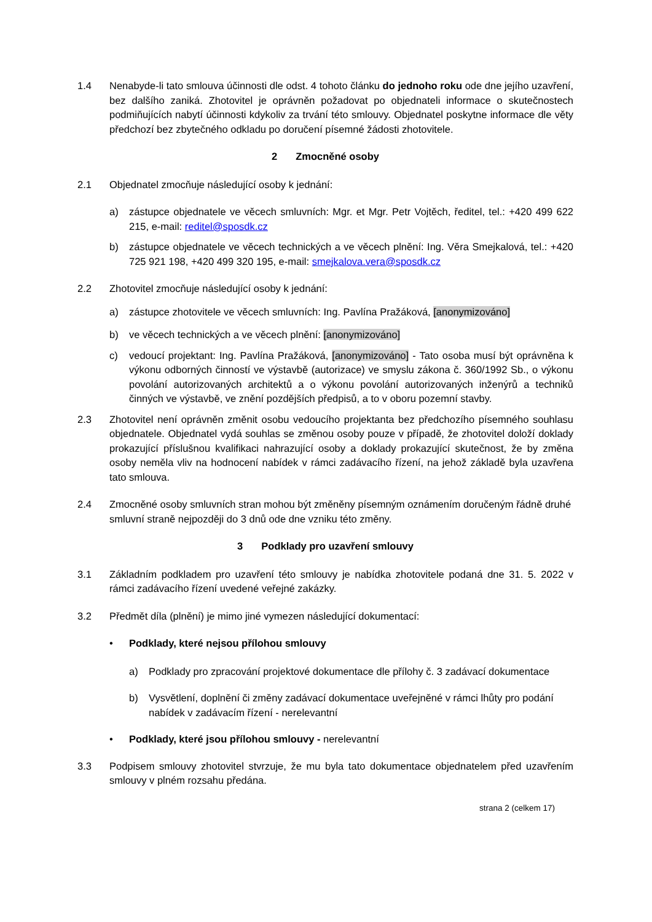1.4 Nenabyde-li tato smlouva účinnosti dle odst. 4 tohoto článku do jednoho roku ode dne jejího uzavření, bez dalšího zaniká. Zhotovitel je oprávněn požadovat po objednateli informace o skutečnostech podmiňujících nabytí účinnosti kdykoliv za trvání této smlouvy. Objednatel poskytne informace dle věty předchozí bez zbytečného odkladu po doručení písemné žádosti zhotovitele.
2 Zmocněné osoby
2.1 Objednatel zmocňuje následující osoby k jednání:
a) zástupce objednatele ve věcech smluvních: Mgr. et Mgr. Petr Vojtěch, ředitel, tel.: +420 499 622 215, e-mail: reditel@sposdk.cz
b) zástupce objednatele ve věcech technických a ve věcech plnění: Ing. Věra Smejkalová, tel.: +420 725 921 198, +420 499 320 195, e-mail: smejkalova.vera@sposdk.cz
2.2 Zhotovitel zmocňuje následující osoby k jednání:
a) zástupce zhotovitele ve věcech smluvních: Ing. Pavlína Pražáková, [anonymizováno]
b) ve věcech technických a ve věcech plnění: [anonymizováno]
c) vedoucí projektant: Ing. Pavlína Pražáková, [anonymizováno] - Tato osoba musí být oprávněna k výkonu odborných činností ve výstavbě (autorizace) ve smyslu zákona č. 360/1992 Sb., o výkonu povolání autorizovaných architektů a o výkonu povolání autorizovaných inženýrů a techniků činných ve výstavbě, ve znění pozdějších předpisů, a to v oboru pozemní stavby.
2.3 Zhotovitel není oprávněn změnit osobu vedoucího projektanta bez předchozího písemného souhlasu objednatele. Objednatel vydá souhlas se změnou osoby pouze v případě, že zhotovitel doloží doklady prokazující příslušnou kvalifikaci nahrazující osoby a doklady prokazující skutečnost, že by změna osoby neměla vliv na hodnocení nabídek v rámci zadávacího řízení, na jehož základě byla uzavřena tato smlouva.
2.4 Zmocněné osoby smluvních stran mohou být změněny písemným oznámením doručeným řádně druhé smluvní straně nejpozději do 3 dnů ode dne vzniku této změny.
3 Podklady pro uzavření smlouvy
3.1 Základním podkladem pro uzavření této smlouvy je nabídka zhotovitele podaná dne 31. 5. 2022 v rámci zadávacího řízení uvedené veřejné zakázky.
3.2 Předmět díla (plnění) je mimo jiné vymezen následující dokumentací:
• Podklady, které nejsou přílohou smlouvy
a) Podklady pro zpracování projektové dokumentace dle přílohy č. 3 zadávací dokumentace
b) Vysvětlení, doplnění či změny zadávací dokumentace uveřejněné v rámci lhůty pro podání nabídek v zadávacím řízení - nerelevantní
• Podklady, které jsou přílohou smlouvy - nerelevantní
3.3 Podpisem smlouvy zhotovitel stvrzuje, že mu byla tato dokumentace objednatelem před uzavřením smlouvy v plném rozsahu předána.
strana 2 (celkem 17)